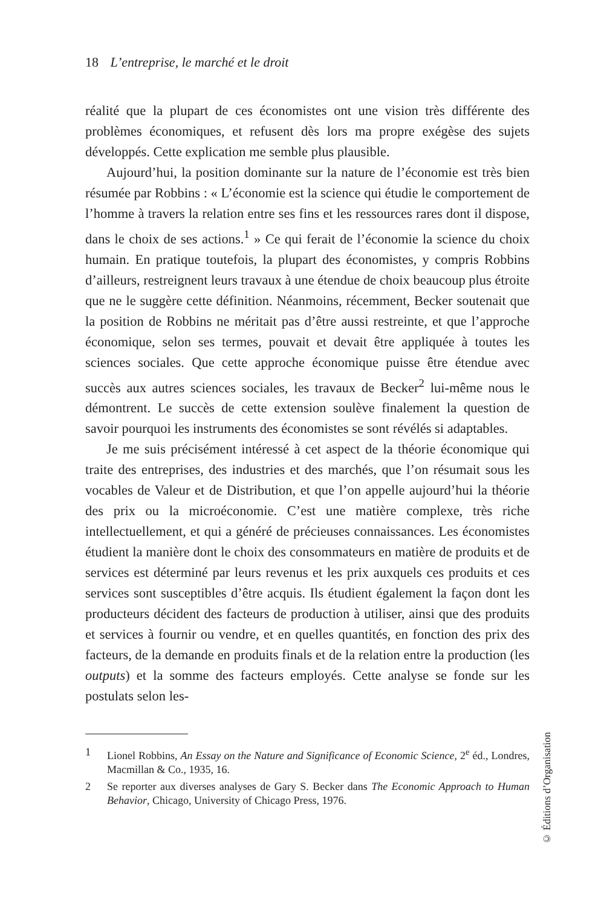18 L’entreprise, le marché et le droit
réalité que la plupart de ces économistes ont une vision très différente des problèmes économiques, et refusent dès lors ma propre exégèse des sujets développés. Cette explication me semble plus plausible.
Aujourd’hui, la position dominante sur la nature de l’économie est très bien résumée par Robbins : « L’économie est la science qui étudie le comportement de l’homme à travers la relation entre ses fins et les ressources rares dont il dispose, dans le choix de ses actions.<sup>1</sup> » Ce qui ferait de l’économie la science du choix humain. En pratique toutefois, la plupart des économistes, y compris Robbins d’ailleurs, restreignent leurs travaux à une étendue de choix beaucoup plus étroite que ne le suggère cette définition. Néanmoins, récemment, Becker soutenait que la position de Robbins ne méritait pas d’être aussi restreinte, et que l’approche économique, selon ses termes, pouvait et devait être appliquée à toutes les sciences sociales. Que cette approche économique puisse être étendue avec succès aux autres sciences sociales, les travaux de Becker<sup>2</sup> lui-même nous le démontrent. Le succès de cette extension soulève finalement la question de savoir pourquoi les instruments des économistes se sont révélés si adaptables.
Je me suis précisément intéressé à cet aspect de la théorie économique qui traite des entreprises, des industries et des marchés, que l’on résumait sous les vocables de Valeur et de Distribution, et que l’on appelle aujourd’hui la théorie des prix ou la microéconomie. C’est une matière complexe, très riche intellectuellement, et qui a généré de précieuses connaissances. Les économistes étudient la manière dont le choix des consommateurs en matière de produits et de services est déterminé par leurs revenus et les prix auxquels ces produits et ces services sont susceptibles d’être acquis. Ils étudient également la façon dont les producteurs décident des facteurs de production à utiliser, ainsi que des produits et services à fournir ou vendre, et en quelles quantités, en fonction des prix des facteurs, de la demande en produits finals et de la relation entre la production (les outputs) et la somme des facteurs employés. Cette analyse se fonde sur les postulats selon les-
1 Lionel Robbins, An Essay on the Nature and Significance of Economic Science, 2<sup>e</sup> éd., Londres, Macmillan & Co., 1935, 16.
2 Se reporter aux diverses analyses de Gary S. Becker dans The Economic Approach to Human Behavior, Chicago, University of Chicago Press, 1976.
© Éditions d’Organisation